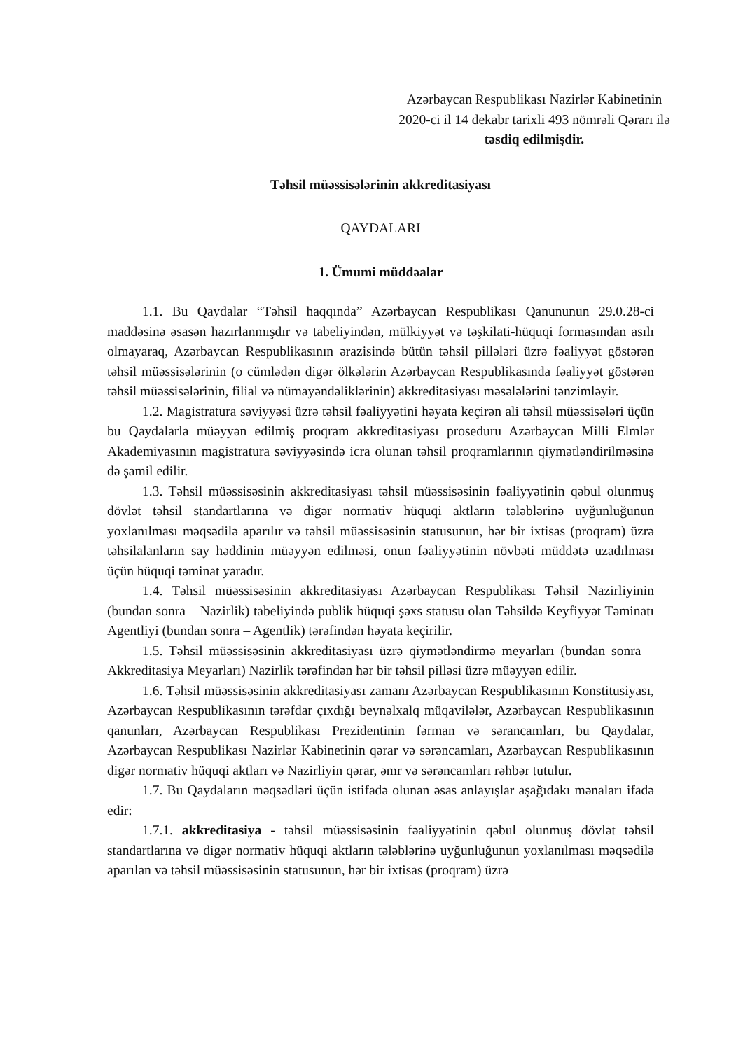Azərbaycan Respublikası Nazirlər Kabinetinin
2020-ci il 14 dekabr tarixli 493 nömrəli Qərarı ilə
təsdiq edilmişdir.
Təhsil müəssisələrinin akkreditasiyası
QAYDALARI
1. Ümumi müddəalar
1.1. Bu Qaydalar “Təhsil haqqında” Azərbaycan Respublikası Qanununun 29.0.28-ci maddəsinə əsasən hazırlanmışdır və tabeliyindən, mülkiyyət və təşkilati-hüquqi formasından asılı olmayaraq, Azərbaycan Respublikasının ərazisində bütün təhsil pillələri üzrə fəaliyyət göstərən təhsil müəssisələrinin (o cümlədən digər ölkələrin Azərbaycan Respublikasında fəaliyyət göstərən təhsil müəssisələrinin, filial və nümayəndəliklərinin) akkreditasiyası məsələlərini tənzimləyir.
1.2. Magistratura səviyyəsi üzrə təhsil fəaliyyətini həyata keçirən ali təhsil müəssisələri üçün bu Qaydalarla müəyyən edilmiş proqram akkreditasiyası proseduru Azərbaycan Milli Elmlər Akademiyasının magistratura səviyyəsində icra olunan təhsil proqramlarının qiymətləndirilməsinə də şamil edilir.
1.3. Təhsil müəssisəsinin akkreditasiyası təhsil müəssisəsinin fəaliyyətinin qəbul olunmuş dövlət təhsil standartlarına və digər normativ hüquqi aktların tələblərinə uyğunluğunun yoxlanılması məqsədilə aparılır və təhsil müəssisəsinin statusunun, hər bir ixtisas (proqram) üzrə təhsilalanların say həddinin müəyyən edilməsi, onun fəaliyyətinin növbəti müddətə uzadılması üçün hüquqi təminat yaradır.
1.4. Təhsil müəssisəsinin akkreditasiyası Azərbaycan Respublikası Təhsil Nazirliyinin (bundan sonra – Nazirlik) tabeliyində publik hüquqi şəxs statusu olan Təhsildə Keyfiyyət Təminatı Agentliyi (bundan sonra – Agentlik) tərəfindən həyata keçirilir.
1.5. Təhsil müəssisəsinin akkreditasiyası üzrə qiymətləndirmə meyarları (bundan sonra – Akkreditasiya Meyarları) Nazirlik tərəfindən hər bir təhsil pilləsi üzrə müəyyən edilir.
1.6. Təhsil müəssisəsinin akkreditasiyası zamanı Azərbaycan Respublikasının Konstitusiyası, Azərbaycan Respublikasının tərəfdar çıxdığı beynəlxalq müqavilələr, Azərbaycan Respublikasının qanunları, Azərbaycan Respublikası Prezidentinin fərman və sərancamları, bu Qaydalar, Azərbaycan Respublikası Nazirlər Kabinetinin qərar və sərəncamları, Azərbaycan Respublikasının digər normativ hüquqi aktları və Nazirliyin qərar, əmr və sərəncamları rəhbər tutulur.
1.7. Bu Qaydaların məqsədləri üçün istifadə olunan əsas anlayışlar aşağıdakı mənaları ifadə edir:
1.7.1. akkreditasiya - təhsil müəssisəsinin fəaliyyətinin qəbul olunmuş dövlət təhsil standartlarına və digər normativ hüquqi aktların tələblərinə uyğunluğunun yoxlanılması məqsədilə aparılan və təhsil müəssisəsinin statusunun, hər bir ixtisas (proqram) üzrə